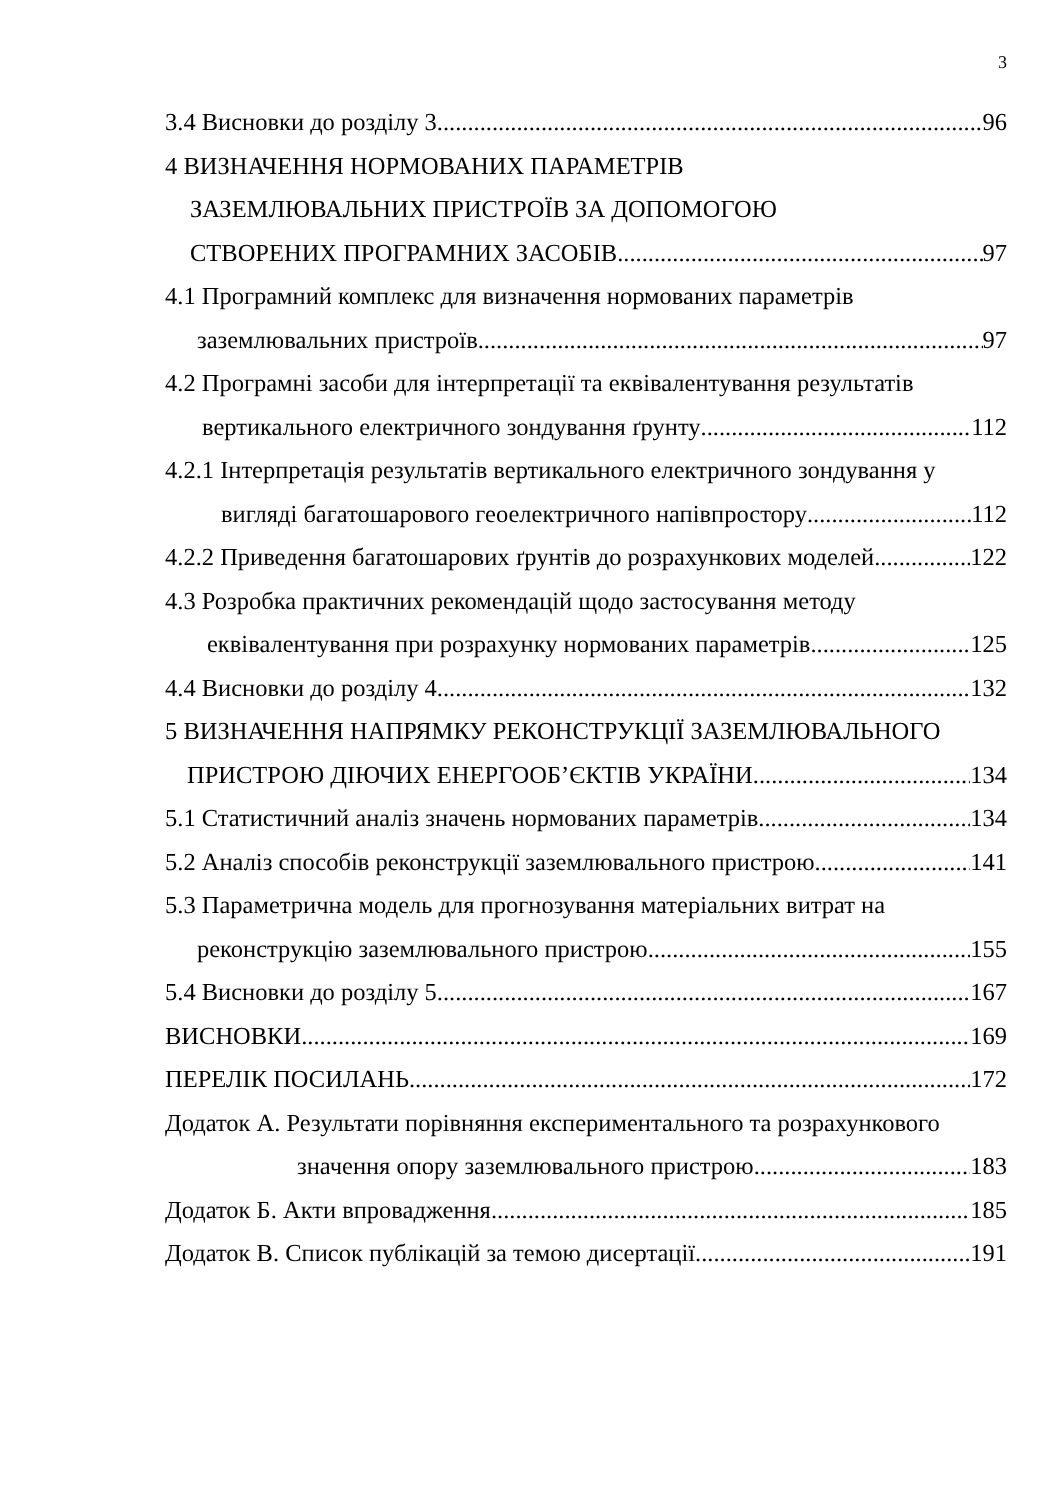3
3.4 Висновки до розділу 3 96
4 ВИЗНАЧЕННЯ НОРМОВАНИХ ПАРАМЕТРІВ
ЗАЗЕМЛЮВАЛЬНИХ ПРИСТРОЇВ ЗА ДОПОМОГОЮ
СТВОРЕНИХ ПРОГРАМНИХ ЗАСОБІВ 97
4.1 Програмний комплекс для визначення нормованих параметрів
заземлювальних пристроїв 97
4.2 Програмні засоби для інтерпретації та еквівалентування результатів
вертикального електричного зондування ґрунту 112
4.2.1 Інтерпретація результатів вертикального електричного зондування у
вигляді багатошарового геоелектричного напівпростору 112
4.2.2 Приведення багатошарових ґрунтів до розрахункових моделей 122
4.3 Розробка практичних рекомендацій щодо застосування методу
еквівалентування при розрахунку нормованих параметрів 125
4.4 Висновки до розділу 4 132
5 ВИЗНАЧЕННЯ НАПРЯМКУ РЕКОНСТРУКЦІЇ ЗАЗЕМЛЮВАЛЬНОГО
ПРИСТРОЮ ДІЮЧИХ ЕНЕРГООБ’ЄКТІВ УКРАЇНИ 134
5.1 Статистичний аналіз значень нормованих параметрів 134
5.2 Аналіз способів реконструкції заземлювального пристрою 141
5.3 Параметрична модель для прогнозування матеріальних витрат на
реконструкцію заземлювального пристрою 155
5.4 Висновки до розділу 5 167
ВИСНОВКИ 169
ПЕРЕЛІК ПОСИЛАНЬ 172
Додаток А. Результати порівняння експериментального та розрахункового
значення опору заземлювального пристрою 183
Додаток Б. Акти впровадження 185
Додаток В. Список публікацій за темою дисертації 191